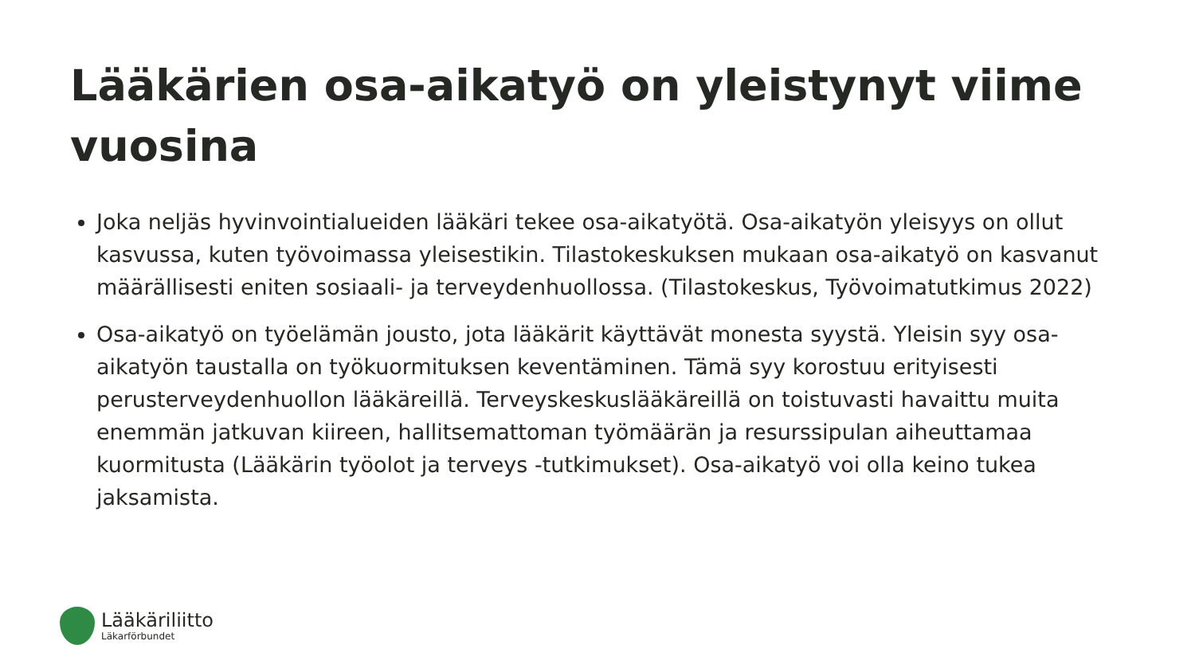Lääkärien osa-aikatyö on yleistynyt viime vuosina
Joka neljäs hyvinvointialueiden lääkäri tekee osa-aikatyötä. Osa-aikatyön yleisyys on ollut kasvussa, kuten työvoimassa yleisestikin. Tilastokeskuksen mukaan osa-aikatyö on kasvanut määrällisesti eniten sosiaali- ja terveydenhuollossa. (Tilastokeskus, Työvoimatutkimus 2022)
Osa-aikatyö on työelämän jousto, jota lääkärit käyttävät monesta syystä. Yleisin syy osa-aikatyön taustalla on työkuormituksen keventäminen. Tämä syy korostuu erityisesti perusterveydenhuollon lääkäreillä. Terveyskeskuslääkäreillä on toistuvasti havaittu muita enemmän jatkuvan kiireen, hallitsemattoman työmäärän ja resurssipulan aiheuttamaa kuormitusta (Lääkärin työolot ja terveys -tutkimukset). Osa-aikatyö voi olla keino tukea jaksamista.
Lääkäriliitto
Läkarförbundet